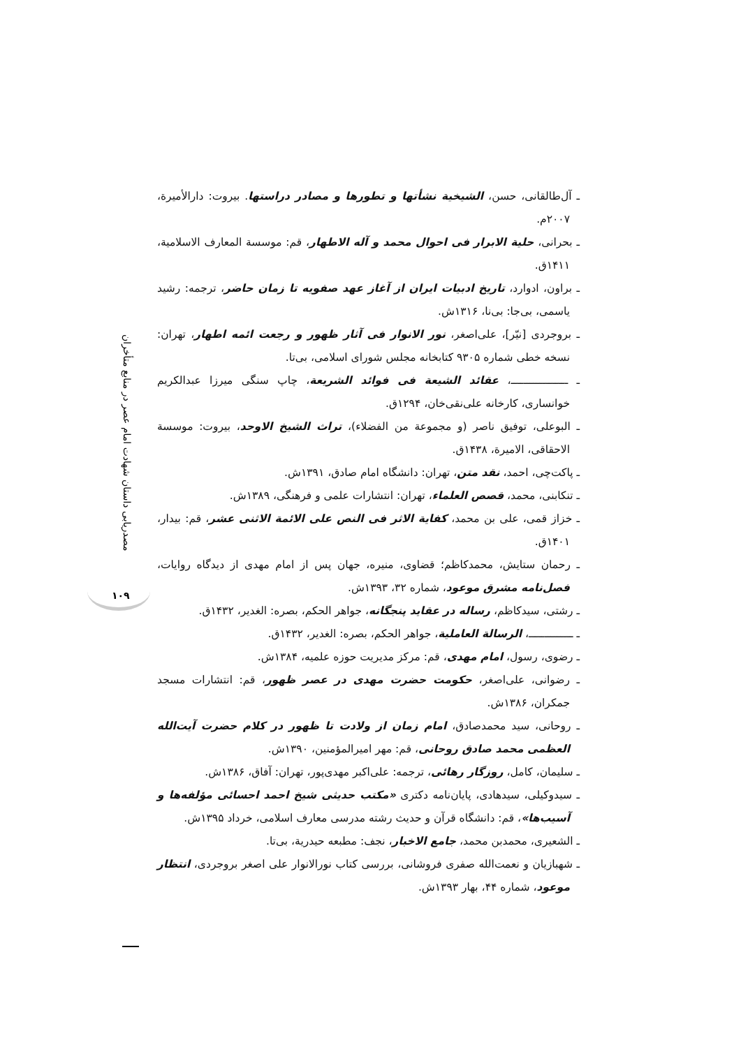ـ آل‌طالقانی، حسن، الشیخیة نشأتها و تطورها و مصادر دراستها. بیروت: دارالأمیرة، ۲۰۰۷م.
ـ بحرانی، حلیة الابرار فی احوال محمد و آله الاطهار، قم: موسسة المعارف الاسلامیة، ۱۴۱۱ق.
ـ براون، ادوارد، تاریخ ادبیات ایران از آغاز عهد صفویه تا زمان حاضر، ترجمه: رشید یاسمی، بی‌جا: بی‌نا، ۱۳۱۶ش.
ـ بروجردی [نیّر]، علی‌اصغر، نور الانوار فی آثار ظهور و رجعت ائمه اطهار، تهران: نسخه خطی شماره ۹۳۰۵ کتابخانه مجلس شورای اسلامی، بی‌تا.
ـ ــــــــــــــــــ، عقائد الشیعة فی فوائد الشریعة، چاپ سنگی میرزا عبدالکریم خوانساری، کارخانه علی‌نقی‌خان، ۱۲۹۴ق.
ـ البوعلی، توفیق ناصر (و مجموعة من الفضلاء)، تراث الشیخ الاوحد، بیروت: موسسة الاحقاقی، الامیرة، ۱۴۳۸ق.
ـ پاکت‌چی، احمد، نقد متن، تهران: دانشگاه امام صادق، ۱۳۹۱ش.
ـ تنکابنی، محمد، قصص العلماء، تهران: انتشارات علمی و فرهنگی، ۱۳۸۹ش.
ـ خزاز قمی، علی بن محمد، کفایة الاثر فی النص علی الائمة الاثنی عشر، قم: بیدار، ۱۴۰۱ق.
ـ رحمان ستایش، محمدکاظم؛ قضاوی، منیره، جهان پس از امام مهدی از دیدگاه روایات، فصل‌نامه مشرق موعود، شماره ۳۲، ۱۳۹۳ش.
ـ رشتی، سیدکاظم، رساله در عقاید پنجگانه، جواهر الحکم، بصره: الغدیر، ۱۴۳۲ق.
ـ ــــــــــــــ، الرسالة العاملیة، جواهر الحکم، بصره: الغدیر، ۱۴۳۲ق.
ـ رضوی، رسول، امام مهدی، قم: مرکز مدیریت حوزه علمیه، ۱۳۸۴ش.
ـ رضوانی، علی‌اصغر، حکومت حضرت مهدی در عصر ظهور، قم: انتشارات مسجد جمکران، ۱۳۸۶ش.
ـ روحانی، سید محمدصادق، امام زمان از ولادت تا ظهور در کلام حضرت آیت‌الله العظمی محمد صادق روحانی، قم: مهر امیرالمؤمنین، ۱۳۹۰ش.
ـ سلیمان، کامل، روزگار رهائی، ترجمه: علی‌اکبر مهدی‌پور، تهران: آفاق، ۱۳۸۶ش.
ـ سیدوکیلی، سیدهادی، پایان‌نامه دکتری «مکتب حدیثی شیخ احمد احسائی مؤلفه‌ها و آسیب‌ها»، قم: دانشگاه قرآن و حدیث رشته مدرسی معارف اسلامی، خرداد ۱۳۹۵ش.
ـ الشعیری، محمدبن محمد، جامع الاخبار، نجف: مطبعه حیدریة، بی‌تا.
ـ شهبازیان و نعمت‌الله صفری فروشانی، بررسی کتاب نورالانوار علی اصغر بروجردی، انتظار موعود، شماره ۴۴، بهار ۱۳۹۳ش.
مصدریابی داستان شهادت امام عصر در منابع متأخران
۱۰۹